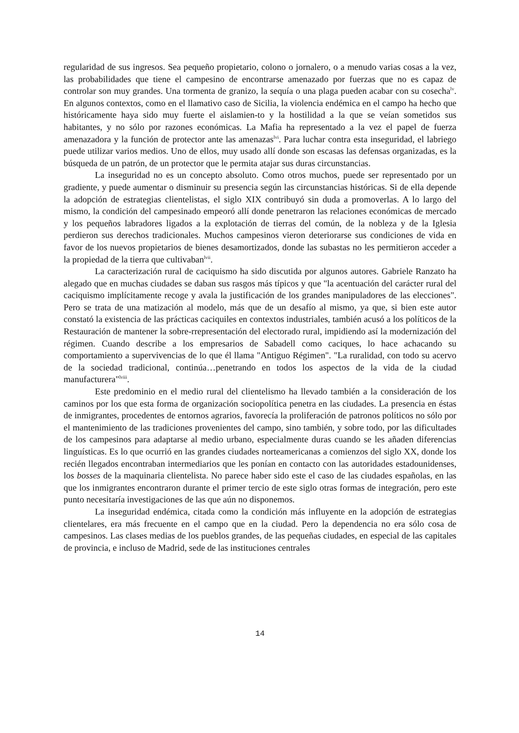regularidad de sus ingresos. Sea pequeño propietario, colono o jornalero, o a menudo varias cosas a la vez, las probabilidades que tiene el campesino de encontrarse amenazado por fuerzas que no es capaz de controlar son muy grandes. Una tormenta de granizo, la sequía o una plaga pueden acabar con su cosecha<sup>lv</sup>. En algunos contextos, como en el llamativo caso de Sicilia, la violencia endémica en el campo ha hecho que históricamente haya sido muy fuerte el aislamien-to y la hostilidad a la que se veían sometidos sus habitantes, y no sólo por razones económicas. La Mafia ha representado a la vez el papel de fuerza amenazadora y la función de protector ante las amenazas<sup>lvi</sup>. Para luchar contra esta inseguridad, el labriego puede utilizar varios medios. Uno de ellos, muy usado allí donde son escasas las defensas organizadas, es la búsqueda de un patrón, de un protector que le permita atajar sus duras circunstancias.
La inseguridad no es un concepto absoluto. Como otros muchos, puede ser representado por un gradiente, y puede aumentar o disminuir su presencia según las circunstancias históricas. Si de ella depende la adopción de estrategias clientelistas, el siglo XIX contribuyó sin duda a promoverlas. A lo largo del mismo, la condición del campesinado empeoró allí donde penetraron las relaciones económicas de mercado y los pequeños labradores ligados a la explotación de tierras del común, de la nobleza y de la Iglesia perdieron sus derechos tradicionales. Muchos campesinos vieron deteriorarse sus condiciones de vida en favor de los nuevos propietarios de bienes desamortizados, donde las subastas no les permitieron acceder a la propiedad de la tierra que cultivaban<sup>lvii</sup>.
La caracterización rural de caciquismo ha sido discutida por algunos autores. Gabriele Ranzato ha alegado que en muchas ciudades se daban sus rasgos más típicos y que "la acentuación del carácter rural del caciquismo implícitamente recoge y avala la justificación de los grandes manipuladores de las elecciones". Pero se trata de una matización al modelo, más que de un desafío al mismo, ya que, si bien este autor constató la existencia de las prácticas caciquiles en contextos industriales, también acusó a los políticos de la Restauración de mantener la sobre-rrepresentación del electorado rural, impidiendo así la modernización del régimen. Cuando describe a los empresarios de Sabadell como caciques, lo hace achacando su comportamiento a supervivencias de lo que él llama "Antiguo Régimen". "La ruralidad, con todo su acervo de la sociedad tradicional, continúa…penetrando en todos los aspectos de la vida de la ciudad manufacturera"<sup>lviii</sup>.
Este predominio en el medio rural del clientelismo ha llevado también a la consideración de los caminos por los que esta forma de organización sociopolítica penetra en las ciudades. La presencia en éstas de inmigrantes, procedentes de entornos agrarios, favorecía la proliferación de patronos políticos no sólo por el mantenimiento de las tradiciones provenientes del campo, sino también, y sobre todo, por las dificultades de los campesinos para adaptarse al medio urbano, especialmente duras cuando se les añaden diferencias linguísticas. Es lo que ocurrió en las grandes ciudades norteamericanas a comienzos del siglo XX, donde los recién llegados encontraban intermediarios que les ponían en contacto con las autoridades estadounidenses, los bosses de la maquinaria clientelista. No parece haber sido este el caso de las ciudades españolas, en las que los inmigrantes encontraron durante el primer tercio de este siglo otras formas de integración, pero este punto necesitaría investigaciones de las que aún no disponemos.
La inseguridad endémica, citada como la condición más influyente en la adopción de estrategias clientelares, era más frecuente en el campo que en la ciudad. Pero la dependencia no era sólo cosa de campesinos. Las clases medias de los pueblos grandes, de las pequeñas ciudades, en especial de las capitales de provincia, e incluso de Madrid, sede de las instituciones centrales
14